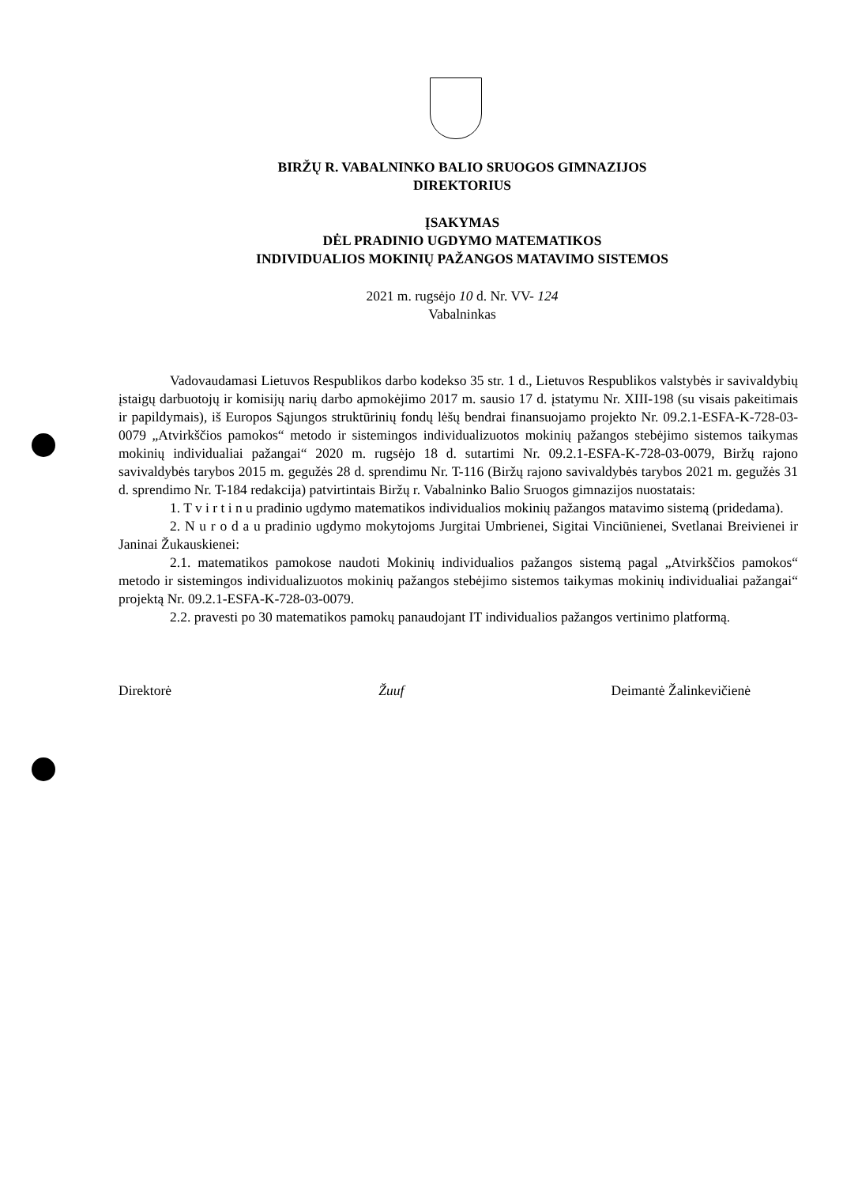BIRŽŲ R. VABALNINKO BALIO SRUOGOS GIMNAZIJOS
DIREKTORIUS
ĮSAKYMAS
DĖL PRADINIO UGDYMO MATEMATIKOS
INDIVIDUALIOS MOKINIŲ PAŽANGOS MATAVIMO SISTEMOS
2021 m. rugsėjo 10 d. Nr. VV- 124
Vabalninkas
Vadovaudamasi Lietuvos Respublikos darbo kodekso 35 str. 1 d., Lietuvos Respublikos valstybės ir savivaldybių įstaigų darbuotojų ir komisijų narių darbo apmokėjimo 2017 m. sausio 17 d. įstatymu Nr. XIII-198 (su visais pakeitimais ir papildymais), iš Europos Sąjungos struktūrinių fondų lėšų bendrai finansuojamo projekto Nr. 09.2.1-ESFA-K-728-03-0079 „Atvirkščios pamokos“ metodo ir sistemingos individualizuotos mokinių pažangos stebėjimo sistemos taikymas mokinių individualiai pažangai“ 2020 m. rugsėjo 18 d. sutartimi Nr. 09.2.1-ESFA-K-728-03-0079, Biržų rajono savivaldybės tarybos 2015 m. gegužės 28 d. sprendimu Nr. T-116 (Biržų rajono savivaldybės tarybos 2021 m. gegužės 31 d. sprendimo Nr. T-184 redakcija) patvirtintais Biržų r. Vabalninko Balio Sruogos gimnazijos nuostatais:
1. T v i r t i n u pradinio ugdymo matematikos individualios mokinių pažangos matavimo sistemą (pridedama).
2. N u r o d a u pradinio ugdymo mokytojoms Jurgitai Umbrienei, Sigitai Vinciūnienei, Svetlanai Breivienei ir Janinai Žukauskienei:
2.1. matematikos pamokose naudoti Mokinių individualios pažangos sistemą pagal „Atvirkščios pamokos“ metodo ir sistemingos individualizuotos mokinių pažangos stebėjimo sistemos taikymas mokinių individualiai pažangai“ projektą Nr. 09.2.1-ESFA-K-728-03-0079.
2.2. pravesti po 30 matematikos pamokų panaudojant IT individualios pažangos vertinimo platformą.
Direktorė Žuuf Deimantė Žalinkevičienė